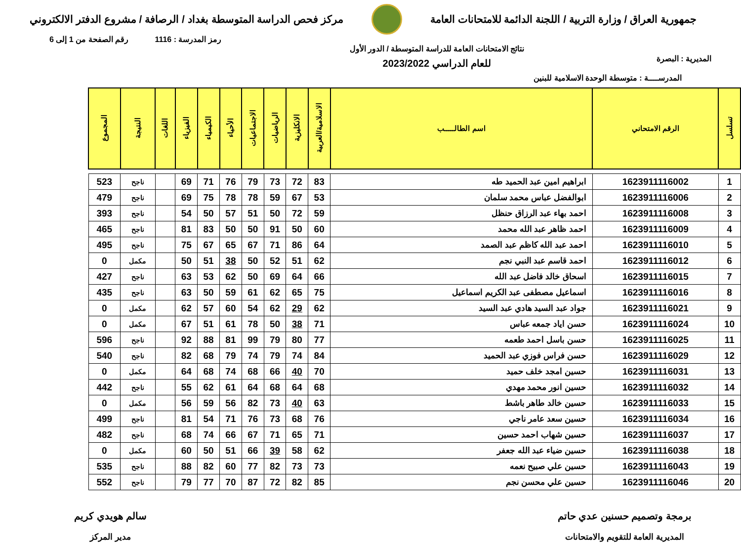جمهورية العراق / وزارة التربية / اللجنة الدائمة للامتحانات العامة
مركز فحص الدراسة المتوسطة بغداد / الرصافة / مشروع الدفتر الالكتروني
رمز المدرسة : 1116 رقم الصفحة من 1 إلى 6
المديرية : البصرة
نتائج الامتحانات العامة للدراسة المتوسطة / الدور الأول
للعام الدراسي 2023/2022
المدرســــة : متوسطة الوحدة الاسلامية للبنين
| تسلسل | الرقم الامتحاني | اسم الطالـــــب | الاسلامية/العربية | الانكليزية | الرياضيات | الاجتماعيات | الأحياء | الكيمياء | الفيزياء | اللغات | النتيجة | المجموع |
| --- | --- | --- | --- | --- | --- | --- | --- | --- | --- | --- | --- | --- |
| 1 | 1623911116002 | ابراهيم امين عبد الحميد طه | 83 | 72 | 73 | 79 | 76 | 71 | 69 | | ناجح | 523 |
| 2 | 1623911116006 | ابوالفضل عباس محمد سلمان | 53 | 67 | 59 | 78 | 78 | 75 | 69 | | ناجح | 479 |
| 3 | 1623911116008 | احمد بهاء عبد الرزاق حنظل | 59 | 72 | 50 | 51 | 57 | 50 | 54 | | ناجح | 393 |
| 4 | 1623911116009 | احمد ظاهر عبد الله محمد | 60 | 50 | 91 | 50 | 50 | 83 | 81 | | ناجح | 465 |
| 5 | 1623911116010 | احمد عبد الله كاظم عبد الصمد | 64 | 86 | 71 | 67 | 65 | 67 | 75 | | ناجح | 495 |
| 6 | 1623911116012 | احمد قاسم عبد النبي نجم | 62 | 51 | 52 | 50 | 38 | 51 | 50 | | مكمل | 0 |
| 7 | 1623911116015 | اسحاق خالد فاضل عبد الله | 66 | 64 | 69 | 50 | 62 | 53 | 63 | | ناجح | 427 |
| 8 | 1623911116016 | اسماعيل مصطفى عبد الكريم اسماعيل | 75 | 65 | 62 | 61 | 59 | 50 | 63 | | ناجح | 435 |
| 9 | 1623911116021 | جواد عبد السيد هادي عبد السيد | 62 | 29 | 62 | 54 | 60 | 57 | 62 | | مكمل | 0 |
| 10 | 1623911116024 | حسن اياد جمعه عباس | 71 | 38 | 50 | 78 | 61 | 51 | 67 | | مكمل | 0 |
| 11 | 1623911116025 | حسن باسل احمد طعمه | 77 | 80 | 79 | 99 | 81 | 88 | 92 | | ناجح | 596 |
| 12 | 1623911116029 | حسن فراس فوزي عبد الحميد | 84 | 74 | 79 | 74 | 79 | 68 | 82 | | ناجح | 540 |
| 13 | 1623911116031 | حسين امجد خلف حميد | 70 | 40 | 66 | 68 | 74 | 68 | 64 | | مكمل | 0 |
| 14 | 1623911116032 | حسين انور محمد مهدي | 68 | 64 | 68 | 64 | 61 | 62 | 55 | | ناجح | 442 |
| 15 | 1623911116033 | حسين خالد طاهر باشط | 63 | 40 | 73 | 82 | 56 | 59 | 56 | | مكمل | 0 |
| 16 | 1623911116034 | حسين سعد عامر ناجي | 76 | 68 | 73 | 76 | 71 | 54 | 81 | | ناجح | 499 |
| 17 | 1623911116037 | حسين شهاب احمد حسين | 71 | 65 | 71 | 67 | 66 | 74 | 68 | | ناجح | 482 |
| 18 | 1623911116038 | حسين ضياء عبد الله جعفر | 62 | 58 | 39 | 66 | 51 | 50 | 60 | | مكمل | 0 |
| 19 | 1623911116043 | حسين علي صبيح نعمه | 73 | 73 | 82 | 77 | 60 | 82 | 88 | | ناجح | 535 |
| 20 | 1623911116046 | حسين علي محسن نجم | 85 | 82 | 72 | 87 | 70 | 77 | 79 | | ناجح | 552 |
برمجة وتصميم حسنين عدي حاتم
المديرية العامة للتقويم والامتحانات
سالم هويدي كريم
مدير المركز